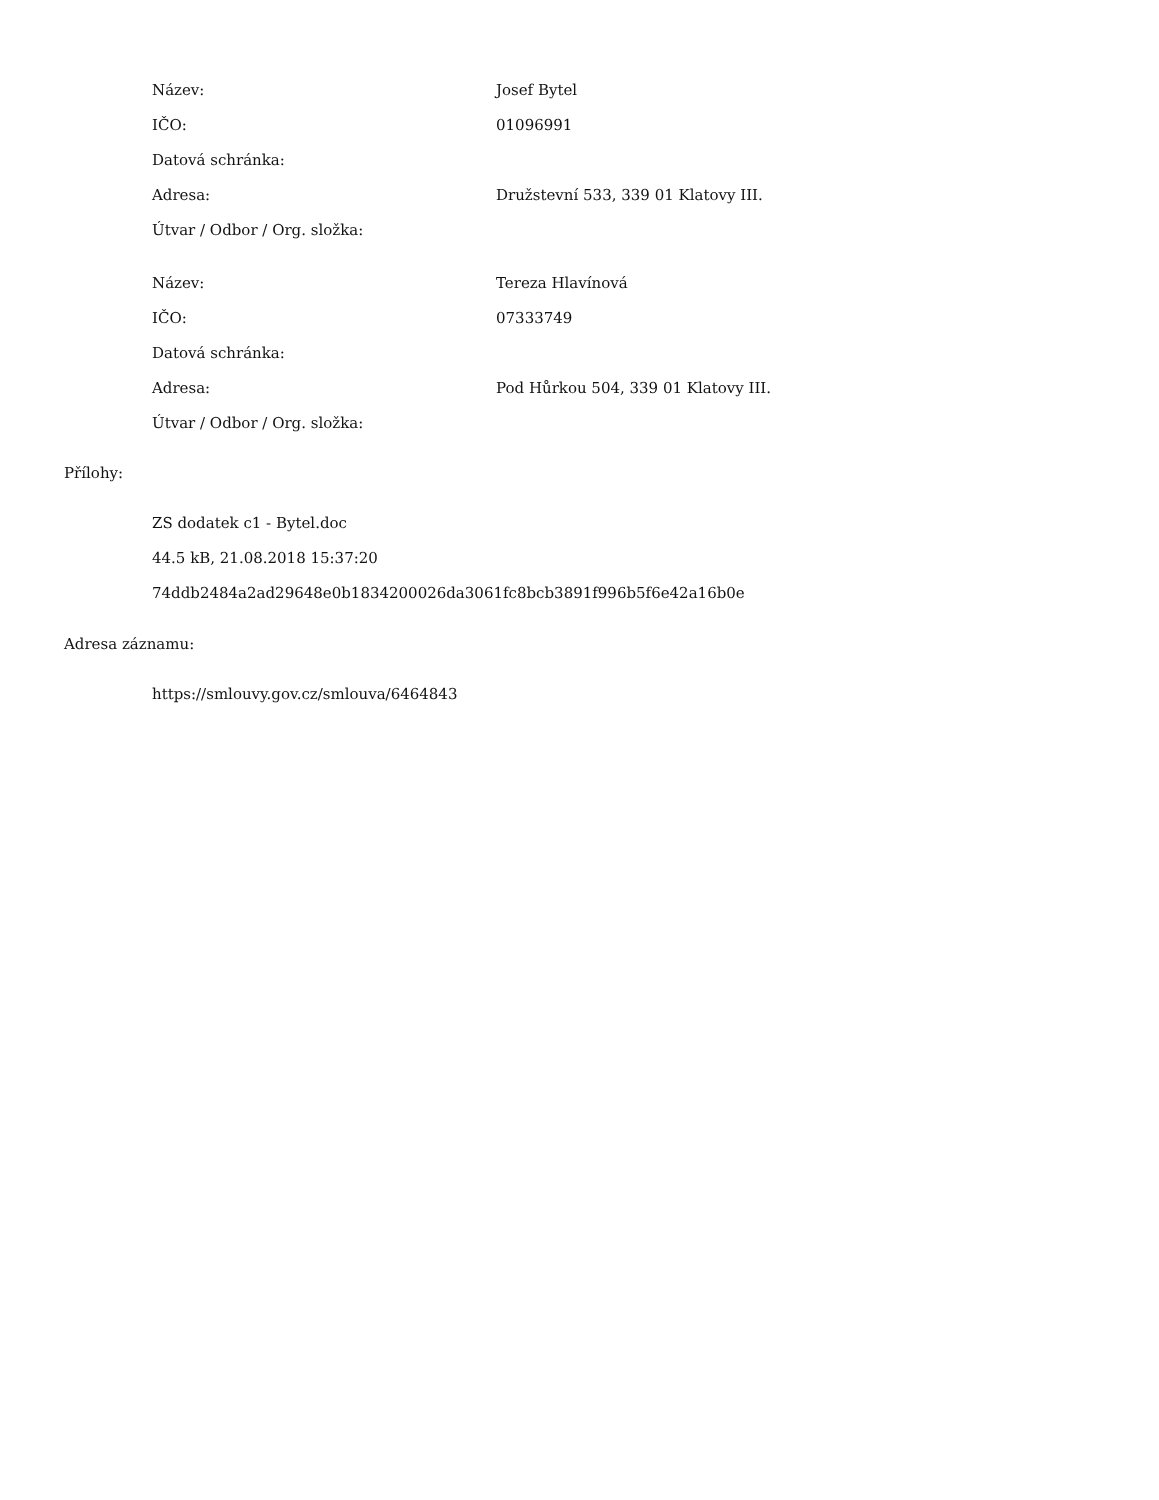| Název: | Josef Bytel |
| IČO: | 01096991 |
| Datová schránka: | |
| Adresa: | Družstevní 533, 339 01 Klatovy III. |
| Útvar / Odbor / Org. složka: | |
| Název: | Tereza Hlavínová |
| IČO: | 07333749 |
| Datová schránka: | |
| Adresa: | Pod Hůrkou 504, 339 01 Klatovy III. |
| Útvar / Odbor / Org. složka: | |
Přílohy:
ZS dodatek c1 - Bytel.doc
44.5 kB, 21.08.2018 15:37:20
74ddb2484a2ad29648e0b1834200026da3061fc8bcb3891f996b5f6e42a16b0e
Adresa záznamu:
https://smlouvy.gov.cz/smlouva/6464843